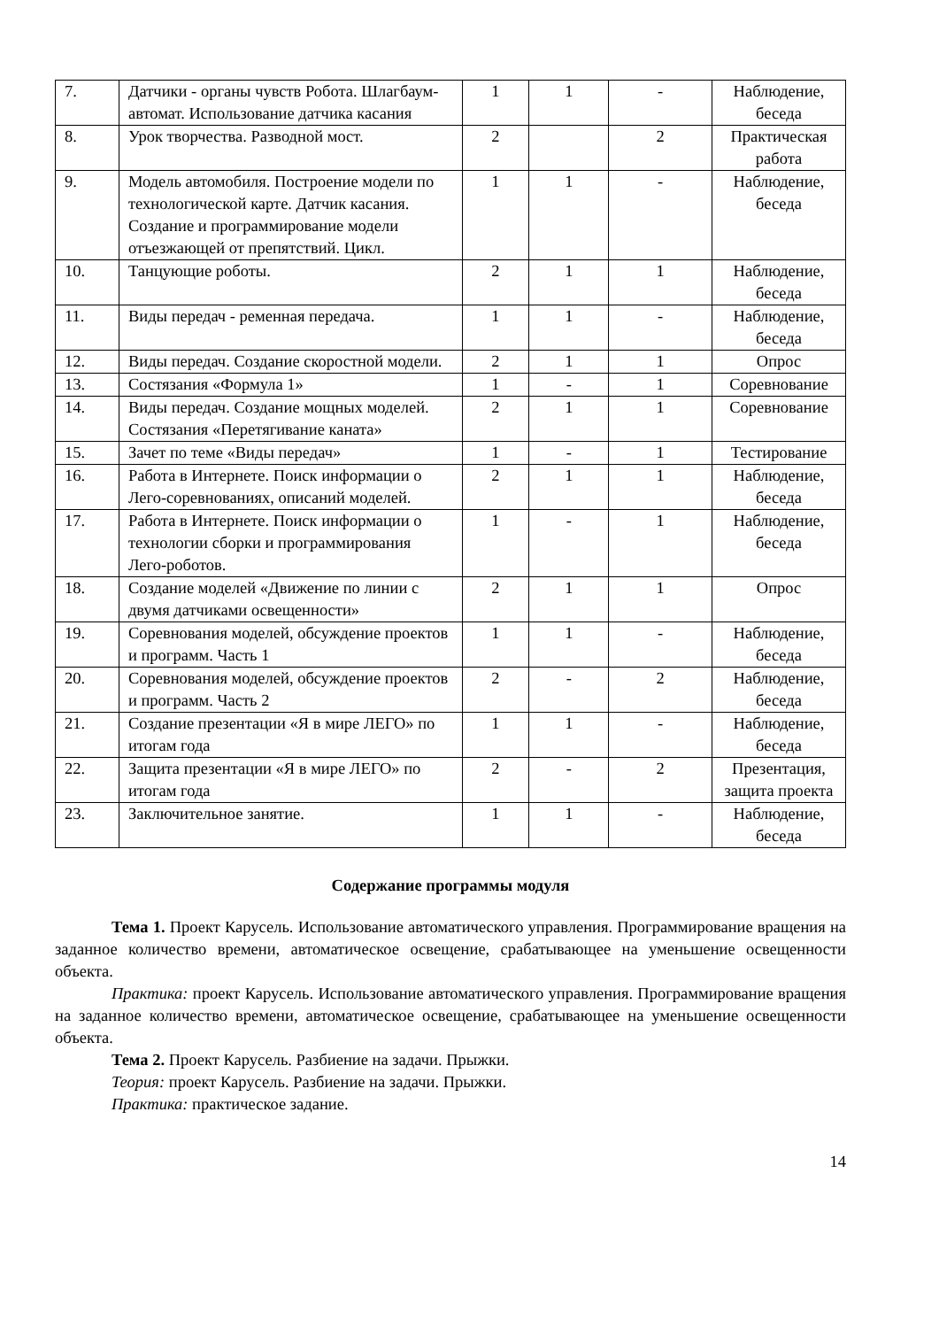| 7. | Датчики - органы чувств Робота. Шлагбаум-автомат. Использование датчика касания | 1 | 1 | - | Наблюдение, беседа |
| 8. | Урок творчества. Разводной мост. | 2 | | 2 | Практическая работа |
| 9. | Модель автомобиля. Построение модели по технологической карте. Датчик касания. Создание и программирование модели отъезжающей от препятствий. Цикл. | 1 | 1 | - | Наблюдение, беседа |
| 10. | Танцующие роботы. | 2 | 1 | 1 | Наблюдение, беседа |
| 11. | Виды передач - ременная передача. | 1 | 1 | - | Наблюдение, беседа |
| 12. | Виды передач. Создание скоростной модели. | 2 | 1 | 1 | Опрос |
| 13. | Состязания «Формула 1» | 1 | - | 1 | Соревнование |
| 14. | Виды передач. Создание мощных моделей. Состязания «Перетягивание каната» | 2 | 1 | 1 | Соревнование |
| 15. | Зачет по теме «Виды передач» | 1 | - | 1 | Тестирование |
| 16. | Работа в Интернете. Поиск информации о Лего-соревнованиях, описаний моделей. | 2 | 1 | 1 | Наблюдение, беседа |
| 17. | Работа в Интернете. Поиск информации о технологии сборки и программирования Лего-роботов. | 1 | - | 1 | Наблюдение, беседа |
| 18. | Создание моделей «Движение по линии с двумя датчиками освещенности» | 2 | 1 | 1 | Опрос |
| 19. | Соревнования моделей, обсуждение проектов и программ. Часть 1 | 1 | 1 | - | Наблюдение, беседа |
| 20. | Соревнования моделей, обсуждение проектов и программ. Часть 2 | 2 | - | 2 | Наблюдение, беседа |
| 21. | Создание презентации «Я в мире ЛЕГО» по итогам года | 1 | 1 | - | Наблюдение, беседа |
| 22. | Защита презентации «Я в мире ЛЕГО» по итогам года | 2 | - | 2 | Презентация, защита проекта |
| 23. | Заключительное занятие. | 1 | 1 | - | Наблюдение, беседа |
Содержание программы модуля
Тема 1. Проект Карусель. Использование автоматического управления. Программирование вращения на заданное количество времени, автоматическое освещение, срабатывающее на уменьшение освещенности объекта.
Практика: проект Карусель. Использование автоматического управления. Программирование вращения на заданное количество времени, автоматическое освещение, срабатывающее на уменьшение освещенности объекта.
Тема 2. Проект Карусель. Разбиение на задачи. Прыжки.
Теория: проект Карусель. Разбиение на задачи. Прыжки.
Практика: практическое задание.
14